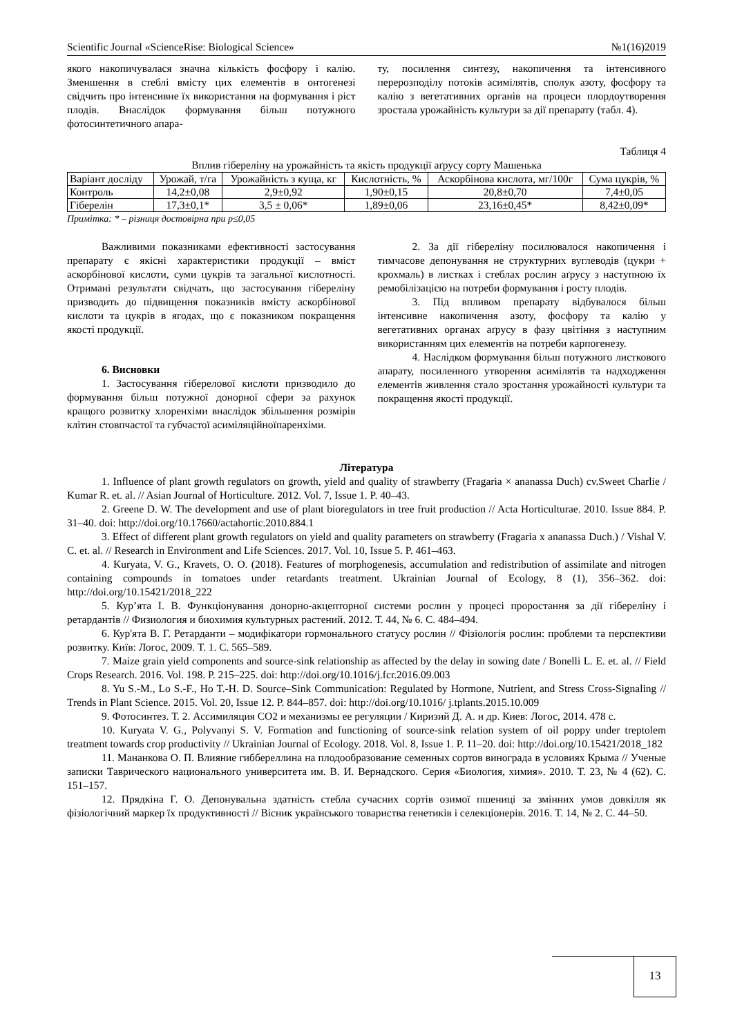Scientific Journal «ScienceRise: Biological Science» №1(16)2019
якого накопичувалася значна кількість фосфору і калію. Зменшення в стеблі вмісту цих елементів в онтогенезі свідчить про інтенсивне їх використання на формування і ріст плодів. Внаслідок формування більш потужного фотосинтетичного апара-
ту, посилення синтезу, накопичення та інтенсивного перерозподілу потоків асимілятів, сполук азоту, фосфору та калію з вегетативних органів на процеси плордоутворення зростала урожайність культури за дії препарату (табл. 4).
Таблиця 4
Вплив гібереліну на урожайність та якість продукції аґрусу сорту Машенька
| Варіант дослiду | Урожай, т/га | Урожайність з куща, кг | Кислотність, % | Аскорбінова кислота, мг/100г | Сума цукрів, % |
| --- | --- | --- | --- | --- | --- |
| Контроль | 14,2±0,08 | 2,9±0,92 | 1,90±0,15 | 20,8±0,70 | 7,4±0,05 |
| Гіберелін | 17,3±0,1* | 3,5 ± 0,06* | 1,89±0,06 | 23,16±0,45* | 8,42±0,09* |
Примітка: * – різниця достовірна при p≤0,05
Важливими показниками ефективності застосування препарату є якісні характеристики продукції – вміст аскорбінової кислоти, суми цукрів та загальної кислотності. Отримані результати свідчать, що застосування гібереліну призводить до підвищення показників вмісту аскорбінової кислоти та цукрів в ягодах, що є показником покращення якості продукції.
6. Висновки
1. Застосування гіберелової кислоти призводило до формування більш потужної донорної сфери за рахунок кращого розвитку хлоренхіми внаслідок збільшення розмірів клітин стовпчастої та губчастої асиміляційноїпаренхіми.
2. За дії гібереліну посилювалося накопичення і тимчасове депонування не структурних вуглеводів (цукри + крохмаль) в листках і стеблах рослин аґрусу з наступною їх ремобілізацією на потреби формування і росту плодів.
3. Під впливом препарату відбувалося більш інтенсивне накопичення азоту, фосфору та калію у вегетативних органах аґрусу в фазу цвітіння з наступним використанням цих елементів на потреби карпогенезу.
4. Наслідком формування більш потужного листкового апарату, посиленного утворення асимілятів та надходження елементів живлення стало зростання урожайності культури та покращення якості продукції.
Література
1. Influence of plant growth regulators on growth, yield and quality of strawberry (Fragaria × ananassa Duch) cv.Sweet Charlie / Kumar R. et. al. // Asian Journal of Horticulture. 2012. Vol. 7, Issue 1. P. 40–43.
2. Greene D. W. The development and use of plant bioregulators in tree fruit production // Acta Horticulturae. 2010. Issue 884. P. 31–40. doi: http://doi.org/10.17660/actahortic.2010.884.1
3. Effect of different plant growth regulators on yield and quality parameters on strawberry (Fragaria x ananassa Duch.) / Vishal V. C. et. al. // Research in Environment and Life Sciences. 2017. Vol. 10, Issue 5. P. 461–463.
4. Kuryata, V. G., Kravets, O. O. (2018). Features of morphogenesis, accumulation and redistribution of assimilate and nitrogen containing compounds in tomatoes under retardants treatment. Ukrainian Journal of Ecology, 8 (1), 356–362. doi: http://doi.org/10.15421/2018_222
5. Кур’ята І. В. Функціонування донорно-акцепторної системи рослин у процесі проростання за дії гібереліну і ретардантів // Физиология и биохимия культурных растений. 2012. Т. 44, № 6. С. 484–494.
6. Кур'ята В. Г. Ретарданти – модифікатори гормонального статусу рослин // Фізіологія рослин: проблеми та перспективи розвитку. Київ: Логос, 2009. Т. 1. С. 565–589.
7. Maize grain yield components and source-sink relationship as affected by the delay in sowing date / Bonelli L. E. et. al. // Field Crops Research. 2016. Vol. 198. P. 215–225. doi: http://doi.org/10.1016/j.fcr.2016.09.003
8. Yu S.-M., Lo S.-F., Ho T.-H. D. Source–Sink Communication: Regulated by Hormone, Nutrient, and Stress Cross-Signaling // Trends in Plant Science. 2015. Vol. 20, Issue 12. P. 844–857. doi: http://doi.org/10.1016/ j.tplants.2015.10.009
9. Фотосинтез. Т. 2. Ассимиляция СО2 и механизмы ее регуляции / Киризий Д. А. и др. Киев: Логос, 2014. 478 с.
10. Kuryata V. G., Polyvanyi S. V. Formation and functioning of source-sink relation system of oil poppy under treptolem treatment towards crop productivity // Ukrainian Journal of Ecology. 2018. Vol. 8, Issue 1. P. 11–20. doi: http://doi.org/10.15421/2018_182
11. Мананкова О. П. Влияние гиббереллина на плодообразование семенных сортов винограда в условиях Крыма // Ученые записки Таврического национального университета им. В. И. Вернадского. Серия «Биология, химия». 2010. Т. 23, № 4 (62). С. 151–157.
12. Прядкіна Г. О. Депонувальна здатність стебла сучасних сортів озимої пшениці за змінних умов довкілля як фізіологічний маркер їх продуктивності // Вісник українського товариства генетиків і селекціонерів. 2016. Т. 14, № 2. С. 44–50.
13